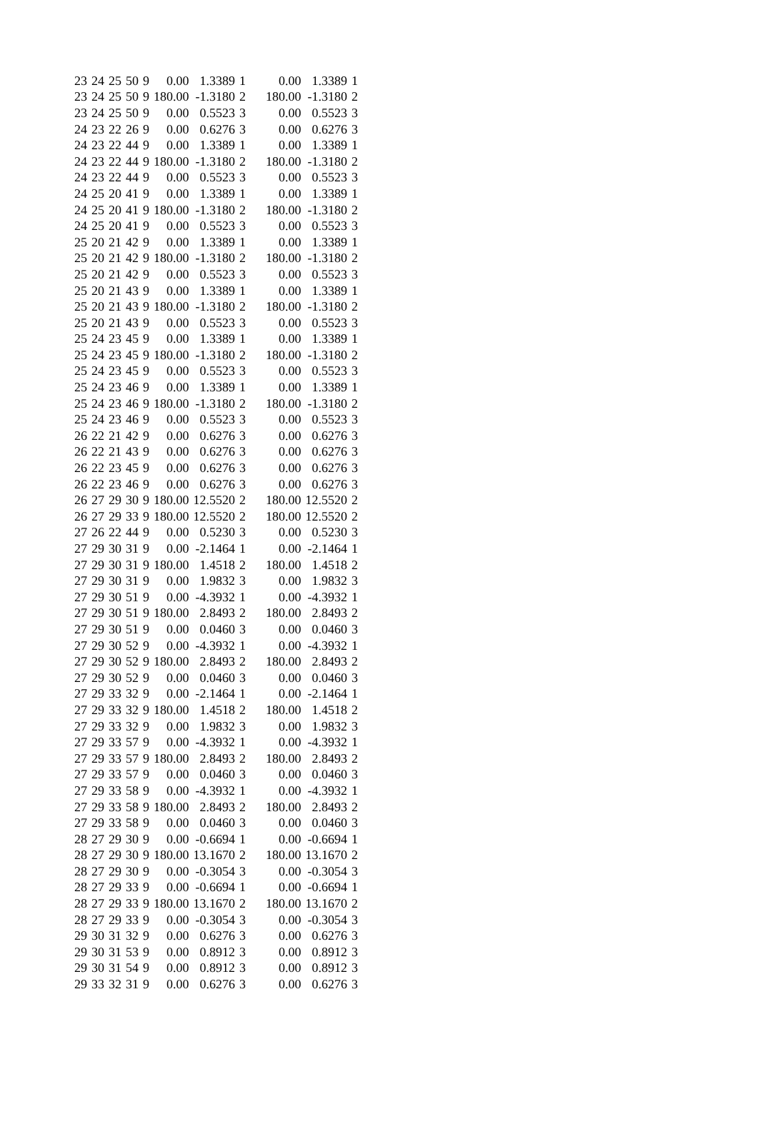| 23 | 24 | 25 | 50 | 9 | 0.00 | 1.3389 | 1 | 0.00 | 1.3389 | 1 |
| 23 | 24 | 25 | 50 | 9 | 180.00 | -1.3180 | 2 | 180.00 | -1.3180 | 2 |
| 23 | 24 | 25 | 50 | 9 | 0.00 | 0.5523 | 3 | 0.00 | 0.5523 | 3 |
| 24 | 23 | 22 | 26 | 9 | 0.00 | 0.6276 | 3 | 0.00 | 0.6276 | 3 |
| 24 | 23 | 22 | 44 | 9 | 0.00 | 1.3389 | 1 | 0.00 | 1.3389 | 1 |
| 24 | 23 | 22 | 44 | 9 | 180.00 | -1.3180 | 2 | 180.00 | -1.3180 | 2 |
| 24 | 23 | 22 | 44 | 9 | 0.00 | 0.5523 | 3 | 0.00 | 0.5523 | 3 |
| 24 | 25 | 20 | 41 | 9 | 0.00 | 1.3389 | 1 | 0.00 | 1.3389 | 1 |
| 24 | 25 | 20 | 41 | 9 | 180.00 | -1.3180 | 2 | 180.00 | -1.3180 | 2 |
| 24 | 25 | 20 | 41 | 9 | 0.00 | 0.5523 | 3 | 0.00 | 0.5523 | 3 |
| 25 | 20 | 21 | 42 | 9 | 0.00 | 1.3389 | 1 | 0.00 | 1.3389 | 1 |
| 25 | 20 | 21 | 42 | 9 | 180.00 | -1.3180 | 2 | 180.00 | -1.3180 | 2 |
| 25 | 20 | 21 | 42 | 9 | 0.00 | 0.5523 | 3 | 0.00 | 0.5523 | 3 |
| 25 | 20 | 21 | 43 | 9 | 0.00 | 1.3389 | 1 | 0.00 | 1.3389 | 1 |
| 25 | 20 | 21 | 43 | 9 | 180.00 | -1.3180 | 2 | 180.00 | -1.3180 | 2 |
| 25 | 20 | 21 | 43 | 9 | 0.00 | 0.5523 | 3 | 0.00 | 0.5523 | 3 |
| 25 | 24 | 23 | 45 | 9 | 0.00 | 1.3389 | 1 | 0.00 | 1.3389 | 1 |
| 25 | 24 | 23 | 45 | 9 | 180.00 | -1.3180 | 2 | 180.00 | -1.3180 | 2 |
| 25 | 24 | 23 | 45 | 9 | 0.00 | 0.5523 | 3 | 0.00 | 0.5523 | 3 |
| 25 | 24 | 23 | 46 | 9 | 0.00 | 1.3389 | 1 | 0.00 | 1.3389 | 1 |
| 25 | 24 | 23 | 46 | 9 | 180.00 | -1.3180 | 2 | 180.00 | -1.3180 | 2 |
| 25 | 24 | 23 | 46 | 9 | 0.00 | 0.5523 | 3 | 0.00 | 0.5523 | 3 |
| 26 | 22 | 21 | 42 | 9 | 0.00 | 0.6276 | 3 | 0.00 | 0.6276 | 3 |
| 26 | 22 | 21 | 43 | 9 | 0.00 | 0.6276 | 3 | 0.00 | 0.6276 | 3 |
| 26 | 22 | 23 | 45 | 9 | 0.00 | 0.6276 | 3 | 0.00 | 0.6276 | 3 |
| 26 | 22 | 23 | 46 | 9 | 0.00 | 0.6276 | 3 | 0.00 | 0.6276 | 3 |
| 26 | 27 | 29 | 30 | 9 | 180.00 | 12.5520 | 2 | 180.00 | 12.5520 | 2 |
| 26 | 27 | 29 | 33 | 9 | 180.00 | 12.5520 | 2 | 180.00 | 12.5520 | 2 |
| 27 | 26 | 22 | 44 | 9 | 0.00 | 0.5230 | 3 | 0.00 | 0.5230 | 3 |
| 27 | 29 | 30 | 31 | 9 | 0.00 | -2.1464 | 1 | 0.00 | -2.1464 | 1 |
| 27 | 29 | 30 | 31 | 9 | 180.00 | 1.4518 | 2 | 180.00 | 1.4518 | 2 |
| 27 | 29 | 30 | 31 | 9 | 0.00 | 1.9832 | 3 | 0.00 | 1.9832 | 3 |
| 27 | 29 | 30 | 51 | 9 | 0.00 | -4.3932 | 1 | 0.00 | -4.3932 | 1 |
| 27 | 29 | 30 | 51 | 9 | 180.00 | 2.8493 | 2 | 180.00 | 2.8493 | 2 |
| 27 | 29 | 30 | 51 | 9 | 0.00 | 0.0460 | 3 | 0.00 | 0.0460 | 3 |
| 27 | 29 | 30 | 52 | 9 | 0.00 | -4.3932 | 1 | 0.00 | -4.3932 | 1 |
| 27 | 29 | 30 | 52 | 9 | 180.00 | 2.8493 | 2 | 180.00 | 2.8493 | 2 |
| 27 | 29 | 30 | 52 | 9 | 0.00 | 0.0460 | 3 | 0.00 | 0.0460 | 3 |
| 27 | 29 | 33 | 32 | 9 | 0.00 | -2.1464 | 1 | 0.00 | -2.1464 | 1 |
| 27 | 29 | 33 | 32 | 9 | 180.00 | 1.4518 | 2 | 180.00 | 1.4518 | 2 |
| 27 | 29 | 33 | 32 | 9 | 0.00 | 1.9832 | 3 | 0.00 | 1.9832 | 3 |
| 27 | 29 | 33 | 57 | 9 | 0.00 | -4.3932 | 1 | 0.00 | -4.3932 | 1 |
| 27 | 29 | 33 | 57 | 9 | 180.00 | 2.8493 | 2 | 180.00 | 2.8493 | 2 |
| 27 | 29 | 33 | 57 | 9 | 0.00 | 0.0460 | 3 | 0.00 | 0.0460 | 3 |
| 27 | 29 | 33 | 58 | 9 | 0.00 | -4.3932 | 1 | 0.00 | -4.3932 | 1 |
| 27 | 29 | 33 | 58 | 9 | 180.00 | 2.8493 | 2 | 180.00 | 2.8493 | 2 |
| 27 | 29 | 33 | 58 | 9 | 0.00 | 0.0460 | 3 | 0.00 | 0.0460 | 3 |
| 28 | 27 | 29 | 30 | 9 | 0.00 | -0.6694 | 1 | 0.00 | -0.6694 | 1 |
| 28 | 27 | 29 | 30 | 9 | 180.00 | 13.1670 | 2 | 180.00 | 13.1670 | 2 |
| 28 | 27 | 29 | 30 | 9 | 0.00 | -0.3054 | 3 | 0.00 | -0.3054 | 3 |
| 28 | 27 | 29 | 33 | 9 | 0.00 | -0.6694 | 1 | 0.00 | -0.6694 | 1 |
| 28 | 27 | 29 | 33 | 9 | 180.00 | 13.1670 | 2 | 180.00 | 13.1670 | 2 |
| 28 | 27 | 29 | 33 | 9 | 0.00 | -0.3054 | 3 | 0.00 | -0.3054 | 3 |
| 29 | 30 | 31 | 32 | 9 | 0.00 | 0.6276 | 3 | 0.00 | 0.6276 | 3 |
| 29 | 30 | 31 | 53 | 9 | 0.00 | 0.8912 | 3 | 0.00 | 0.8912 | 3 |
| 29 | 30 | 31 | 54 | 9 | 0.00 | 0.8912 | 3 | 0.00 | 0.8912 | 3 |
| 29 | 33 | 32 | 31 | 9 | 0.00 | 0.6276 | 3 | 0.00 | 0.6276 | 3 |